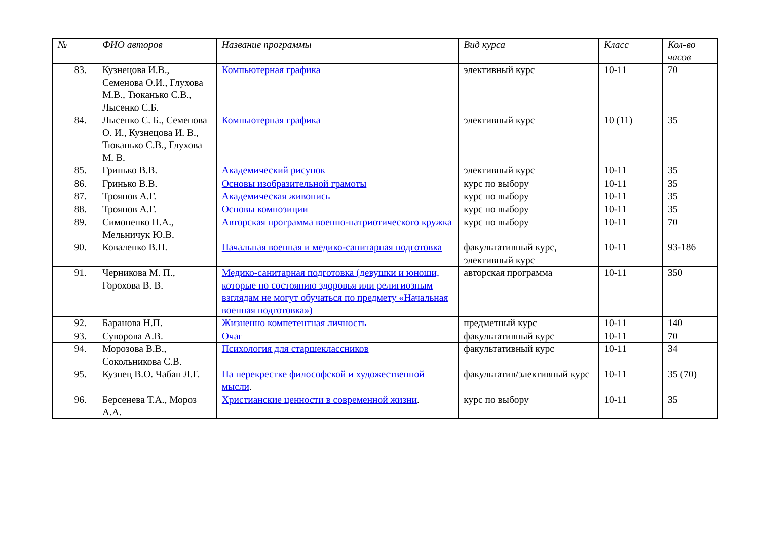| № | ФИО авторов | Название программы | Вид курса | Класс | Кол-во часов |
| --- | --- | --- | --- | --- | --- |
| 83. | Кузнецова И.В., Семенова О.И., Глухова М.В., Тюканько С.В., Лысенко С.Б. | Компьютерная графика | элективный курс | 10-11 | 70 |
| 84. | Лысенко С. Б., Семенова О. И., Кузнецова И. В., Тюканько С.В., Глухова М. В. | Компьютерная графика | элективный курс | 10 (11) | 35 |
| 85. | Гринько В.В. | Академический рисунок | элективный курс | 10-11 | 35 |
| 86. | Гринько В.В. | Основы изобразительной грамоты | курс по выбору | 10-11 | 35 |
| 87. | Троянов А.Г. | Академическая живопись | курс по выбору | 10-11 | 35 |
| 88. | Троянов А.Г. | Основы композиции | курс по выбору | 10-11 | 35 |
| 89. | Симоненко Н.А., Мельничук Ю.В. | Авторская программа военно-патриотического кружка | курс по выбору | 10-11 | 70 |
| 90. | Коваленко В.Н. | Начальная военная и медико-санитарная подготовка | факультативный курс, элективный курс | 10-11 | 93-186 |
| 91. | Черникова М. П., Горохова В. В. | Медико-санитарная подготовка (девушки и юноши, которые по состоянию здоровья или религиозным взглядам не могут обучаться по предмету «Начальная военная подготовка») | авторская программа | 10-11 | 350 |
| 92. | Баранова Н.П. | Жизненно компетентная личность | предметный курс | 10-11 | 140 |
| 93. | Суворова А.В. | Очаг | факультативный курс | 10-11 | 70 |
| 94. | Морозова В.В., Сокольникова С.В. | Психология для старшеклассников | факультативный курс | 10-11 | 34 |
| 95. | Кузнец В.О. Чабан Л.Г. | На перекрестке философской и художественной мысли . | факультатив/элективный курс | 10-11 | 35 (70) |
| 96. | Берсенева Т.А., Мороз А.А. | Христианские ценности в современной жизни . | курс по выбору | 10-11 | 35 |